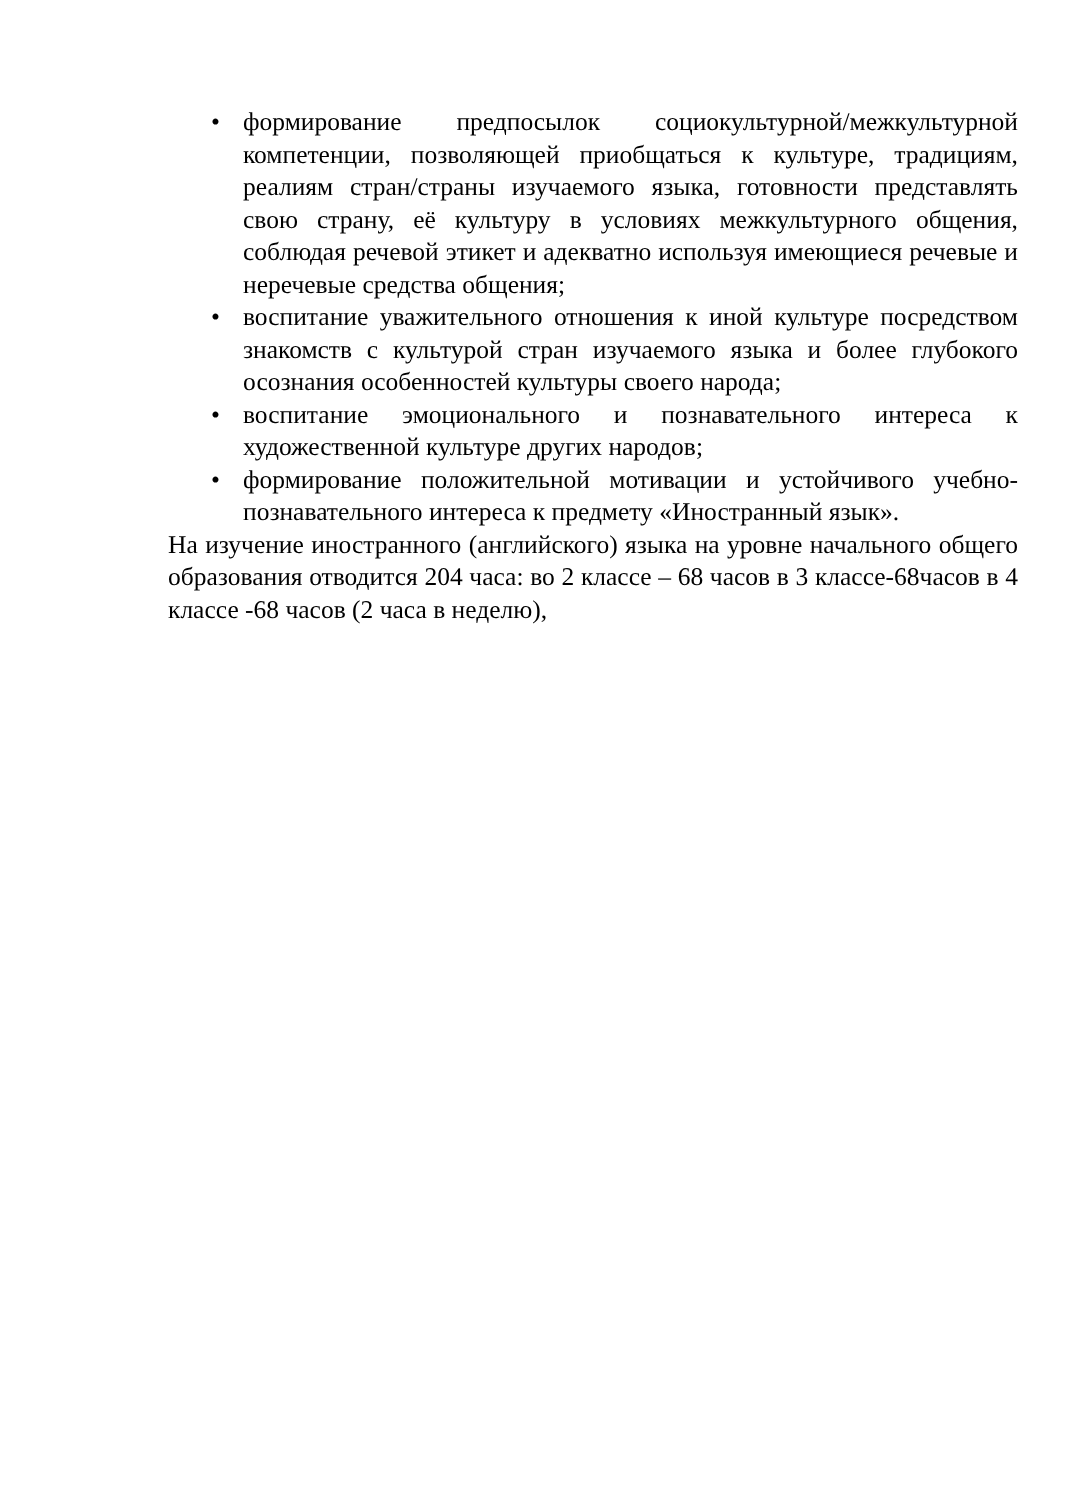• формирование предпосылок социокультурной/межкультурной компетенции, позволяющей приобщаться к культуре, традициям, реалиям стран/страны изучаемого языка, готовности представлять свою страну, её культуру в условиях межкультурного общения, соблюдая речевой этикет и адекватно используя имеющиеся речевые и неречевые средства общения;
• воспитание уважительного отношения к иной культуре посредством знакомств с культурой стран изучаемого языка и более глубокого осознания особенностей культуры своего народа;
• воспитание эмоционального и познавательного интереса к художественной культуре других народов;
• формирование положительной мотивации и устойчивого учебно-познавательного интереса к предмету «Иностранный язык».
На изучение иностранного (английского) языка на уровне начального общего образования отводится 204 часа: во 2 классе – 68 часов в 3 классе-68часов в 4 классе -68 часов (2 часа в неделю),